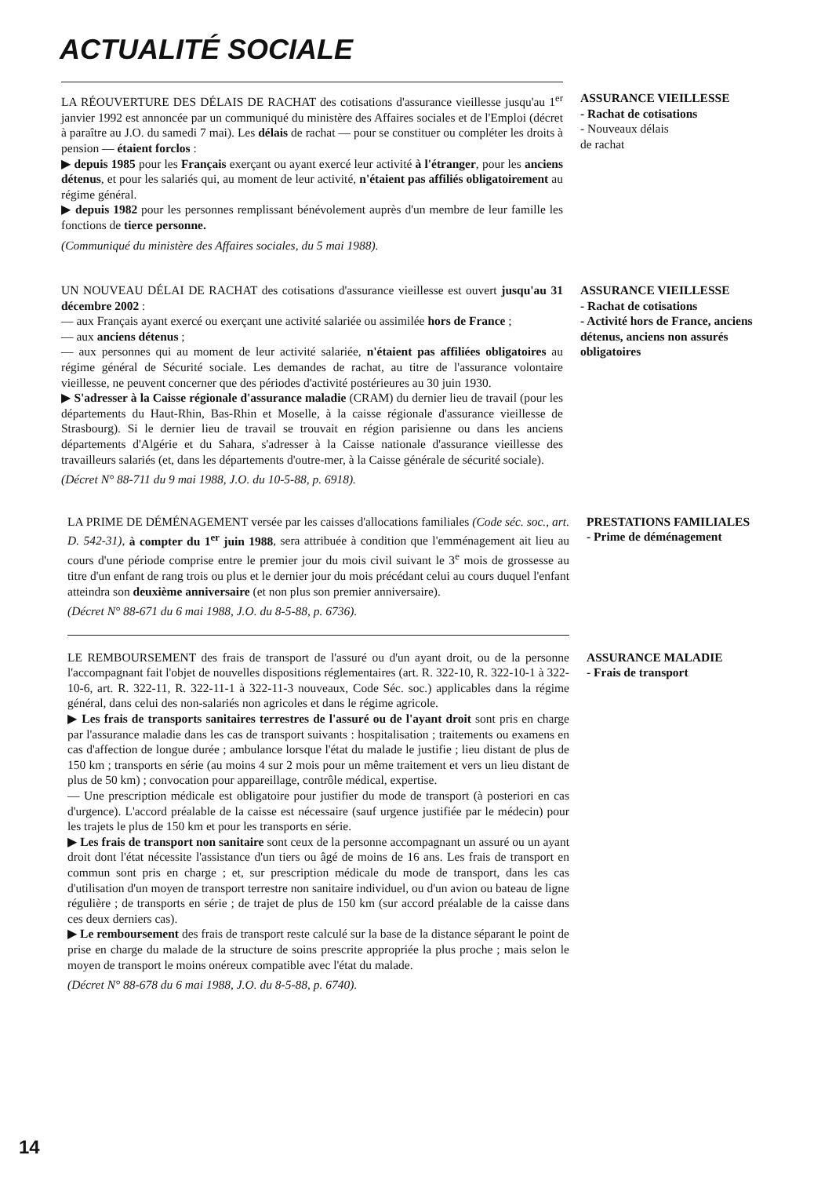ACTUALITÉ SOCIALE
LA RÉOUVERTURE DES DÉLAIS DE RACHAT des cotisations d'assurance vieillesse jusqu'au 1<sup>er</sup> janvier 1992 est annoncée par un communiqué du ministère des Affaires sociales et de l'Emploi (décret à paraître au J.O. du samedi 7 mai). Les délais de rachat — pour se constituer ou compléter les droits à pension — étaient forclos :
▶ depuis 1985 pour les Français exerçant ou ayant exercé leur activité à l'étranger, pour les anciens détenus, et pour les salariés qui, au moment de leur activité, n'étaient pas affiliés obligatoirement au régime général.
▶ depuis 1982 pour les personnes remplissant bénévolement auprès d'un membre de leur famille les fonctions de tierce personne.
(Communiqué du ministère des Affaires sociales, du 5 mai 1988).
ASSURANCE VIEILLESSE
- Rachat de cotisations
- Nouveaux délais
de rachat
UN NOUVEAU DÉLAI DE RACHAT des cotisations d'assurance vieillesse est ouvert jusqu'au 31 décembre 2002 :
— aux Français ayant exercé ou exerçant une activité salariée ou assimilée hors de France ;
— aux anciens détenus ;
— aux personnes qui au moment de leur activité salariée, n'étaient pas affiliées obligatoires au régime général de Sécurité sociale. Les demandes de rachat, au titre de l'assurance volontaire vieillesse, ne peuvent concerner que des périodes d'activité postérieures au 30 juin 1930.
▶ S'adresser à la Caisse régionale d'assurance maladie (CRAM) du dernier lieu de travail (pour les départements du Haut-Rhin, Bas-Rhin et Moselle, à la caisse régionale d'assurance vieillesse de Strasbourg). Si le dernier lieu de travail se trouvait en région parisienne ou dans les anciens départements d'Algérie et du Sahara, s'adresser à la Caisse nationale d'assurance vieillesse des travailleurs salariés (et, dans les départements d'outre-mer, à la Caisse générale de sécurité sociale).
(Décret N° 88-711 du 9 mai 1988, J.O. du 10-5-88, p. 6918).
ASSURANCE VIEILLESSE
- Rachat de cotisations
- Activité hors de France, anciens détenus, anciens non assurés obligatoires
LA PRIME DE DÉMÉNAGEMENT versée par les caisses d'allocations familiales (Code séc. soc., art. D. 542-31), à compter du 1<sup>er</sup> juin 1988, sera attribuée à condition que l'emménagement ait lieu au cours d'une période comprise entre le premier jour du mois civil suivant le 3<sup>e</sup> mois de grossesse au titre d'un enfant de rang trois ou plus et le dernier jour du mois précédant celui au cours duquel l'enfant atteindra son deuxième anniversaire (et non plus son premier anniversaire).
(Décret N° 88-671 du 6 mai 1988, J.O. du 8-5-88, p. 6736).
PRESTATIONS FAMILIALES
- Prime de déménagement
LE REMBOURSEMENT des frais de transport de l'assuré ou d'un ayant droit, ou de la personne l'accompagnant fait l'objet de nouvelles dispositions réglementaires (art. R. 322-10, R. 322-10-1 à 322-10-6, art. R. 322-11, R. 322-11-1 à 322-11-3 nouveaux, Code Séc. soc.) applicables dans la régime général, dans celui des non-salariés non agricoles et dans le régime agricole.
▶ Les frais de transports sanitaires terrestres de l'assuré ou de l'ayant droit sont pris en charge par l'assurance maladie dans les cas de transport suivants : hospitalisation ; traitements ou examens en cas d'affection de longue durée ; ambulance lorsque l'état du malade le justifie ; lieu distant de plus de 150 km ; transports en série (au moins 4 sur 2 mois pour un même traitement et vers un lieu distant de plus de 50 km) ; convocation pour appareillage, contrôle médical, expertise.
— Une prescription médicale est obligatoire pour justifier du mode de transport (à posteriori en cas d'urgence). L'accord préalable de la caisse est nécessaire (sauf urgence justifiée par le médecin) pour les trajets le plus de 150 km et pour les transports en série.
▶ Les frais de transport non sanitaire sont ceux de la personne accompagnant un assuré ou un ayant droit dont l'état nécessite l'assistance d'un tiers ou âgé de moins de 16 ans. Les frais de transport en commun sont pris en charge ; et, sur prescription médicale du mode de transport, dans les cas d'utilisation d'un moyen de transport terrestre non sanitaire individuel, ou d'un avion ou bateau de ligne régulière ; de transports en série ; de trajet de plus de 150 km (sur accord préalable de la caisse dans ces deux derniers cas).
▶ Le remboursement des frais de transport reste calculé sur la base de la distance séparant le point de prise en charge du malade de la structure de soins prescrite appropriée la plus proche ; mais selon le moyen de transport le moins onéreux compatible avec l'état du malade.
(Décret N° 88-678 du 6 mai 1988, J.O. du 8-5-88, p. 6740).
ASSURANCE MALADIE
- Frais de transport
14